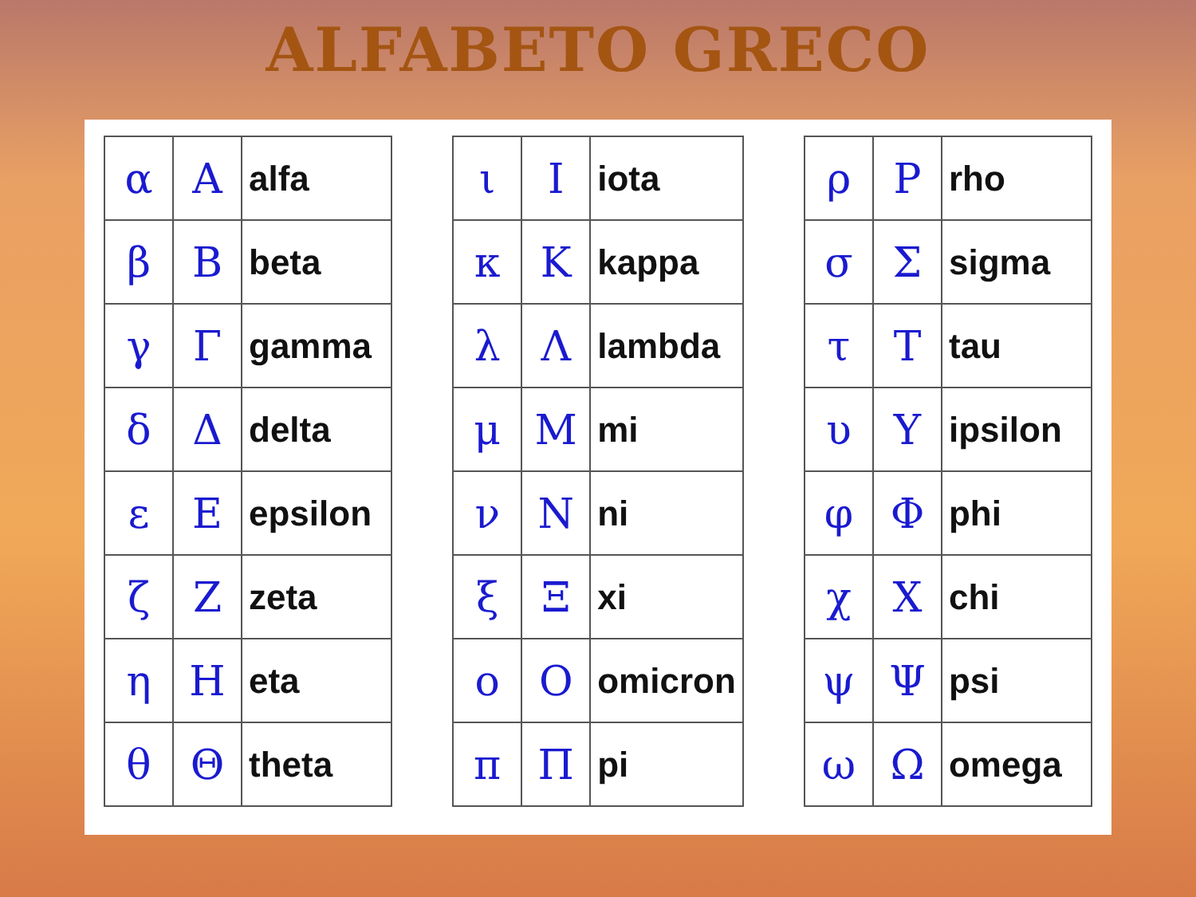ALFABETO GRECO
| α | Α | alfa |
| β | Β | beta |
| γ | Γ | gamma |
| δ | Δ | delta |
| ε | Ε | epsilon |
| ζ | Ζ | zeta |
| η | Η | eta |
| θ | Θ | theta |
| ι | Ι | iota |
| κ | Κ | kappa |
| λ | Λ | lambda |
| μ | Μ | mi |
| ν | Ν | ni |
| ξ | Ξ | xi |
| ο | Ο | omicron |
| π | Π | pi |
| ρ | Ρ | rho |
| σ | Σ | sigma |
| τ | Τ | tau |
| υ | Υ | ipsilon |
| φ | Φ | phi |
| χ | Χ | chi |
| ψ | Ψ | psi |
| ω | Ω | omega |